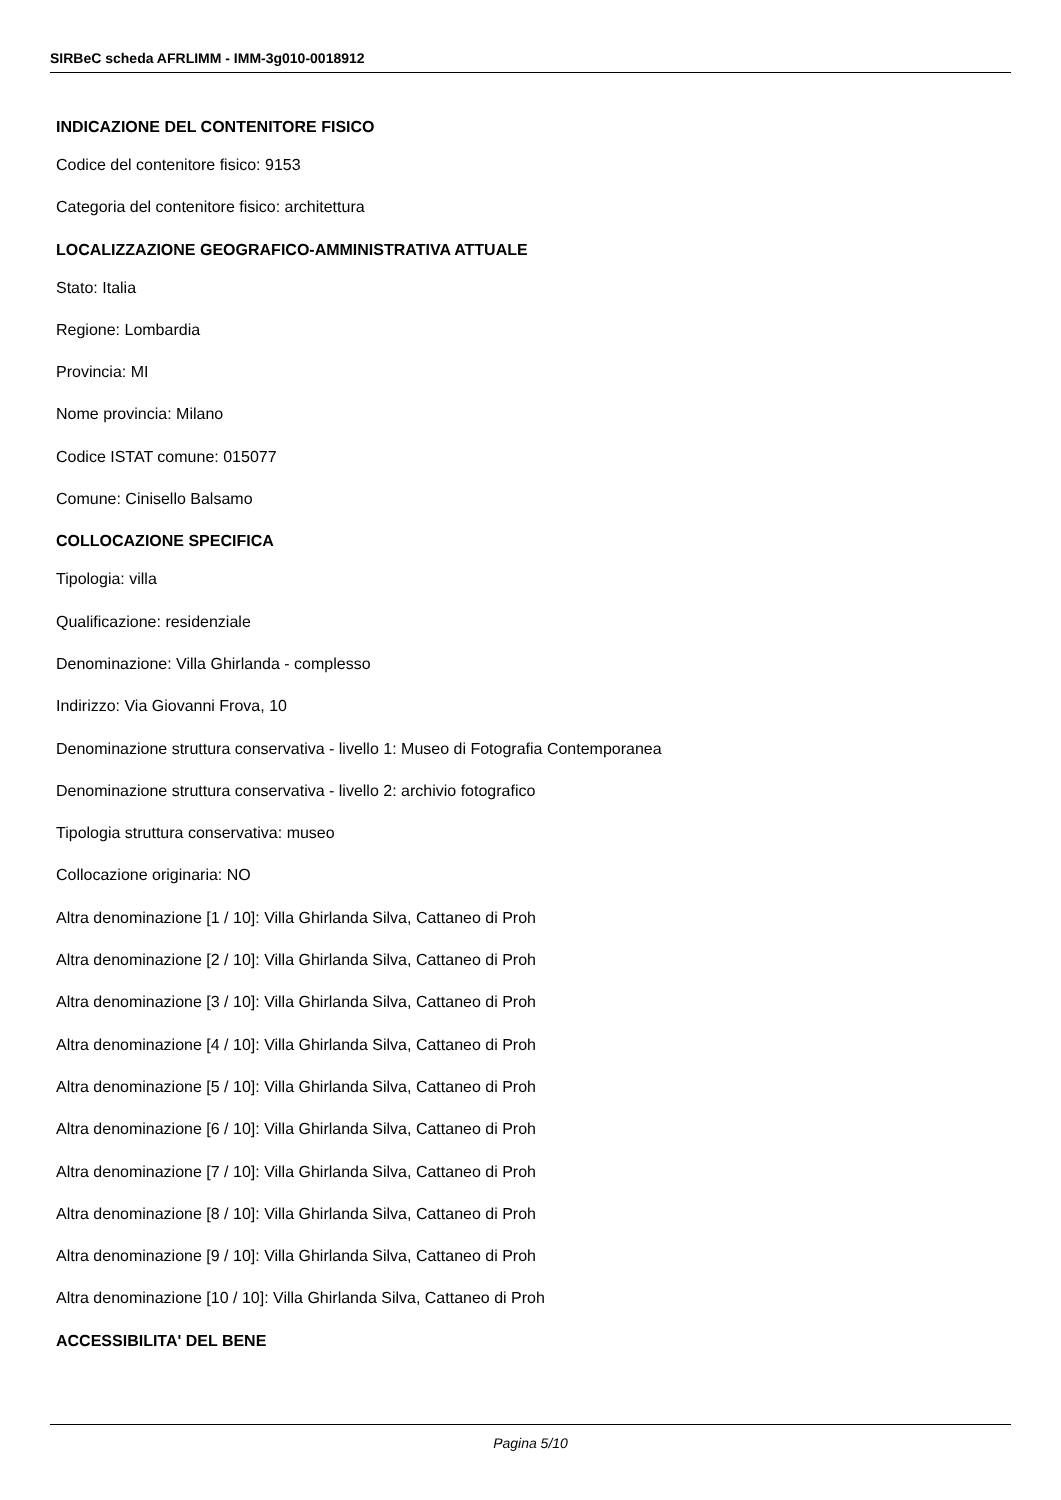SIRBeC scheda AFRLIMM - IMM-3g010-0018912
INDICAZIONE DEL CONTENITORE FISICO
Codice del contenitore fisico: 9153
Categoria del contenitore fisico: architettura
LOCALIZZAZIONE GEOGRAFICO-AMMINISTRATIVA ATTUALE
Stato: Italia
Regione: Lombardia
Provincia: MI
Nome provincia: Milano
Codice ISTAT comune: 015077
Comune: Cinisello Balsamo
COLLOCAZIONE SPECIFICA
Tipologia: villa
Qualificazione: residenziale
Denominazione: Villa Ghirlanda - complesso
Indirizzo: Via Giovanni Frova, 10
Denominazione struttura conservativa - livello 1: Museo di Fotografia Contemporanea
Denominazione struttura conservativa - livello 2: archivio fotografico
Tipologia struttura conservativa: museo
Collocazione originaria: NO
Altra denominazione [1 / 10]: Villa Ghirlanda Silva, Cattaneo di Proh
Altra denominazione [2 / 10]: Villa Ghirlanda Silva, Cattaneo di Proh
Altra denominazione [3 / 10]: Villa Ghirlanda Silva, Cattaneo di Proh
Altra denominazione [4 / 10]: Villa Ghirlanda Silva, Cattaneo di Proh
Altra denominazione [5 / 10]: Villa Ghirlanda Silva, Cattaneo di Proh
Altra denominazione [6 / 10]: Villa Ghirlanda Silva, Cattaneo di Proh
Altra denominazione [7 / 10]: Villa Ghirlanda Silva, Cattaneo di Proh
Altra denominazione [8 / 10]: Villa Ghirlanda Silva, Cattaneo di Proh
Altra denominazione [9 / 10]: Villa Ghirlanda Silva, Cattaneo di Proh
Altra denominazione [10 / 10]: Villa Ghirlanda Silva, Cattaneo di Proh
ACCESSIBILITA' DEL BENE
Pagina 5/10